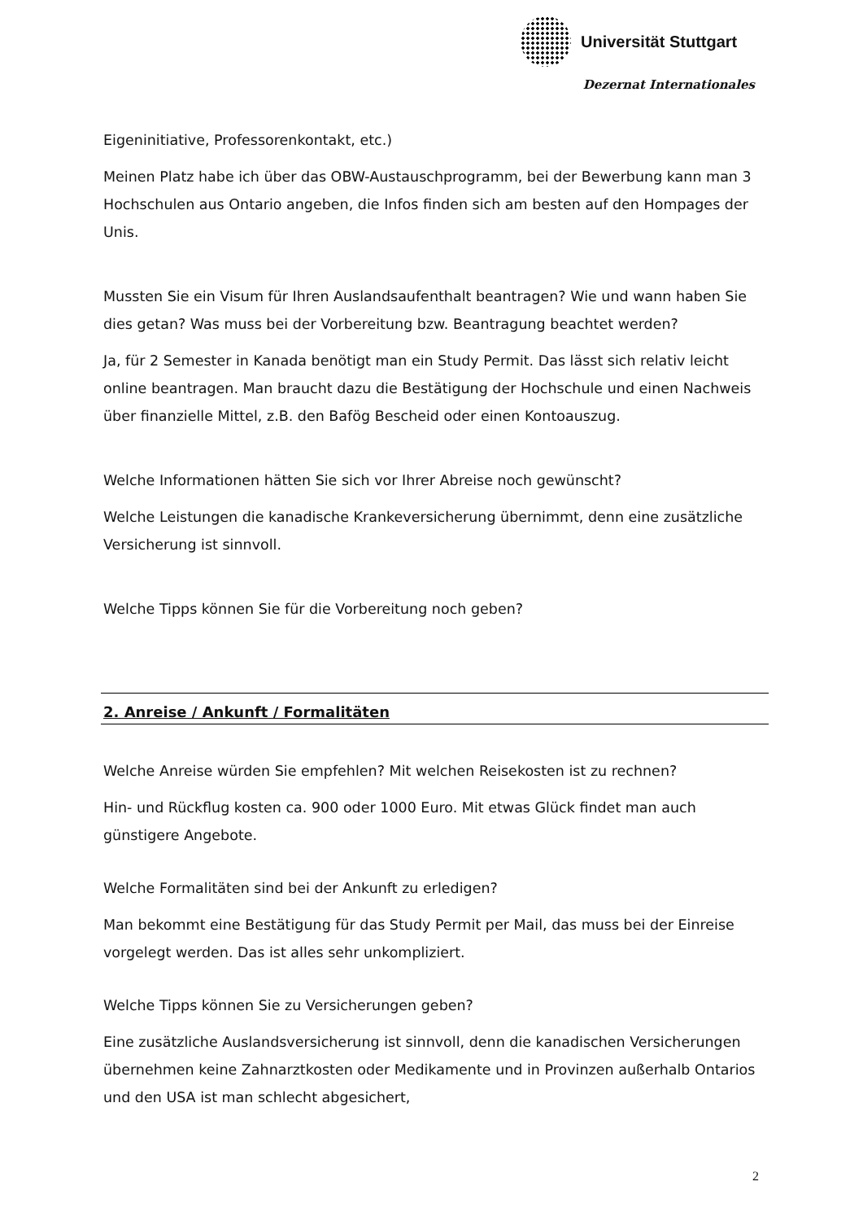Universität Stuttgart
Dezernat Internationales
Eigeninitiative, Professorenkontakt, etc.)
Meinen Platz habe ich über das OBW-Austauschprogramm, bei der Bewerbung kann man 3 Hochschulen aus Ontario angeben, die Infos finden sich am besten auf den Hompages der Unis.
Mussten Sie ein Visum für Ihren Auslandsaufenthalt beantragen? Wie und wann haben Sie dies getan? Was muss bei der Vorbereitung bzw. Beantragung beachtet werden?
Ja, für 2 Semester in Kanada benötigt man ein Study Permit. Das lässt sich relativ leicht online beantragen. Man braucht dazu die Bestätigung der Hochschule und einen Nachweis über finanzielle Mittel, z.B. den Bafög Bescheid oder einen Kontoauszug.
Welche Informationen hätten Sie sich vor Ihrer Abreise noch gewünscht?
Welche Leistungen die kanadische Krankeversicherung übernimmt, denn eine zusätzliche Versicherung ist sinnvoll.
Welche Tipps können Sie für die Vorbereitung noch geben?
2. Anreise / Ankunft / Formalitäten
Welche Anreise würden Sie empfehlen? Mit welchen Reisekosten ist zu rechnen?
Hin- und Rückflug kosten ca. 900 oder 1000 Euro. Mit etwas Glück findet man auch günstigere Angebote.
Welche Formalitäten sind bei der Ankunft zu erledigen?
Man bekommt eine Bestätigung für das Study Permit per Mail, das muss bei der Einreise vorgelegt werden. Das ist alles sehr unkompliziert.
Welche Tipps können Sie zu Versicherungen geben?
Eine zusätzliche Auslandsversicherung ist sinnvoll, denn die kanadischen Versicherungen übernehmen keine Zahnarztkosten oder Medikamente und in Provinzen außerhalb Ontarios und den USA ist man schlecht abgesichert,
2